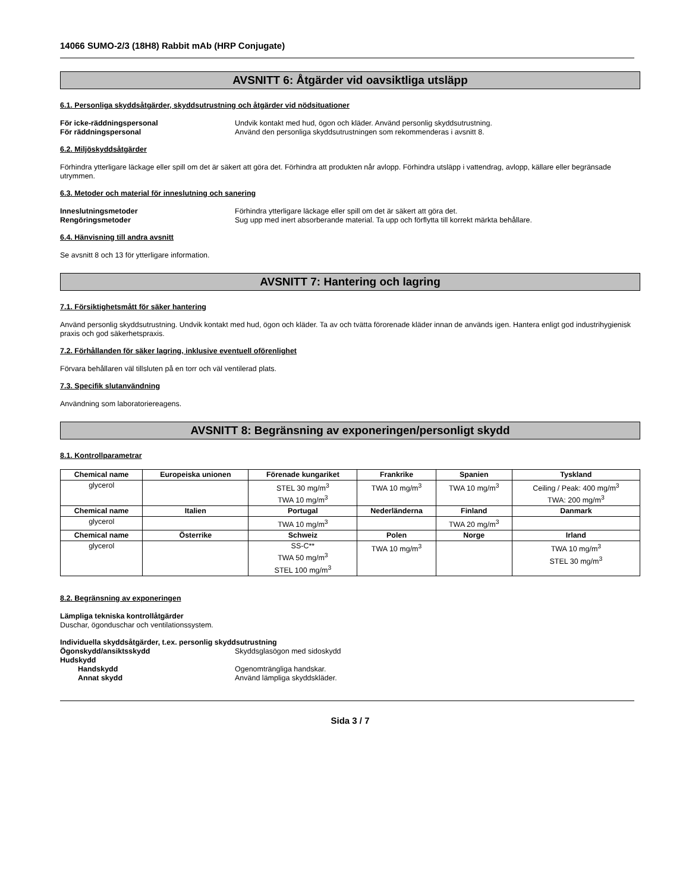14066 SUMO-2/3 (18H8) Rabbit mAb (HRP Conjugate)
AVSNITT 6: Åtgärder vid oavsiktliga utsläpp
6.1. Personliga skyddsåtgärder, skyddsutrustning och åtgärder vid nödsituationer
För icke-räddningspersonal Undvik kontakt med hud, ögon och kläder. Använd personlig skyddsutrustning. För räddningspersonal Använd den personliga skyddsutrustningen som rekommenderas i avsnitt 8.
6.2. Miljöskyddsåtgärder
Förhindra ytterligare läckage eller spill om det är säkert att göra det. Förhindra att produkten når avlopp. Förhindra utsläpp i vattendrag, avlopp, källare eller begränsade utrymmen.
6.3. Metoder och material för inneslutning och sanering
Inneslutningsmetoder Förhindra ytterligare läckage eller spill om det är säkert att göra det. Rengöringsmetoder Sug upp med inert absorberande material. Ta upp och förflytta till korrekt märkta behållare.
6.4. Hänvisning till andra avsnitt
Se avsnitt 8 och 13 för ytterligare information.
AVSNITT 7: Hantering och lagring
7.1. Försiktighetsmått för säker hantering
Använd personlig skyddsutrustning. Undvik kontakt med hud, ögon och kläder. Ta av och tvätta förorenade kläder innan de används igen. Hantera enligt god industrihygienisk praxis och god säkerhetspraxis.
7.2. Förhållanden för säker lagring, inklusive eventuell oförenlighet
Förvara behållaren väl tillsluten på en torr och väl ventilerad plats.
7.3. Specifik slutanvändning
Användning som laboratoriereagens.
AVSNITT 8: Begränsning av exponeringen/personligt skydd
8.1. Kontrollparametrar
| Chemical name | Europeiska unionen | Förenade kungariket | Frankrike | Spanien | Tyskland |
| --- | --- | --- | --- | --- | --- |
| glycerol | | STEL 30 mg/m<sup>3</sup> TWA 10 mg/m<sup>3</sup> | TWA 10 mg/m<sup>3</sup> | TWA 10 mg/m<sup>3</sup> | Ceiling / Peak: 400 mg/m<sup>3</sup> TWA: 200 mg/m<sup>3</sup> |
| Chemical name | Italien | Portugal | Nederländerna | Finland | Danmark |
| glycerol | | TWA 10 mg/m<sup>3</sup> | | TWA 20 mg/m<sup>3</sup> | |
| Chemical name | Österrike | Schweiz | Polen | Norge | Irland |
| glycerol | | SS-C** TWA 50 mg/m<sup>3</sup> STEL 100 mg/m<sup>3</sup> | TWA 10 mg/m<sup>3</sup> | | TWA 10 mg/m<sup>3</sup> STEL 30 mg/m<sup>3</sup> |
8.2. Begränsning av exponeringen
Lämpliga tekniska kontrollåtgärder
Duschar, ögonduschar och ventilationssystem.
Individuella skyddsåtgärder, t.ex. personlig skyddsutrustning
Ögonskydd/ansiktsskydd Skyddsglasögon med sidoskydd Hudskydd Handskydd Ogenomträngliga handskar. Annat skydd Använd lämpliga skyddskläder.
Sida 3 / 7